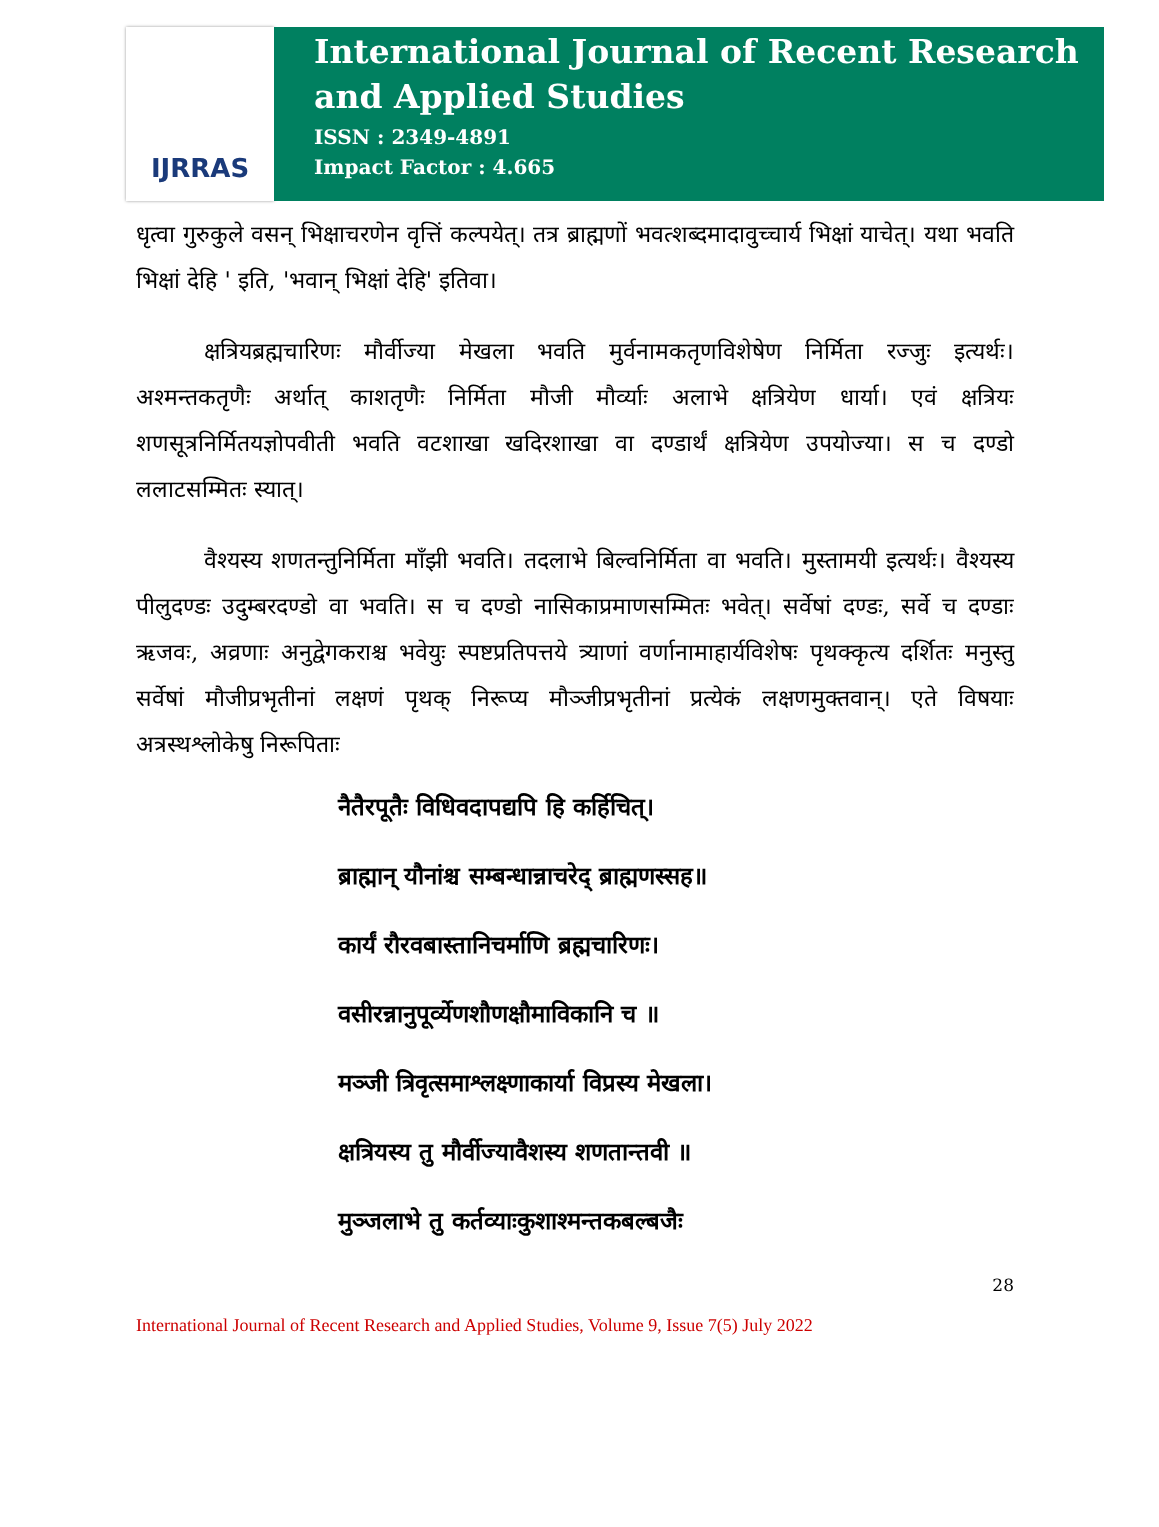IJRRAS
International Journal of Recent Research and Applied Studies
ISSN : 2349-4891
Impact Factor : 4.665
धृत्वा गुरुकुले वसन् भिक्षाचरणेन वृत्तिं कल्पयेत्। तत्र ब्राह्मणों भवत्शब्दमादावुच्चार्य भिक्षां याचेत्। यथा भवति भिक्षां देहि ' इति, 'भवान् भिक्षां देहि' इतिवा।
क्षत्रियब्रह्मचारिणः मौर्वीज्या मेखला भवति मुर्वनामकतृणविशेषेण निर्मिता रज्जुः इत्यर्थः। अश्मन्तकतृणैः अर्थात् काशतृणैः निर्मिता मौजी मौर्व्याः अलाभे क्षत्रियेण धार्या। एवं क्षत्रियः शणसूत्रनिर्मितयज्ञोपवीती भवति वटशाखा खदिरशाखा वा दण्डार्थं क्षत्रियेण उपयोज्या। स च दण्डो ललाटसम्मितः स्यात्।
वैश्यस्य शणतन्तुनिर्मिता माँझी भवति। तदलाभे बिल्वनिर्मिता वा भवति। मुस्तामयी इत्यर्थः। वैश्यस्य पीलुदण्डः उदुम्बरदण्डो वा भवति। स च दण्डो नासिकाप्रमाणसम्मितः भवेत्। सर्वेषां दण्डः, सर्वे च दण्डाः ऋजवः, अव्रणाः अनुद्वेगकराश्च भवेयुः स्पष्टप्रतिपत्तये त्र्याणां वर्णानामाहार्यविशेषः पृथक्कृत्य दर्शितः मनुस्तु सर्वेषां मौजीप्रभृतीनां लक्षणं पृथक् निरूप्य मौञ्जीप्रभृतीनां प्रत्येकं लक्षणमुक्तवान्। एते विषयाः अत्रस्थश्लोकेषु निरूपिताः
नैतैरपूतैः विधिवदापद्यपि हि कर्हिचित्।
ब्राह्मान् यौनांश्च सम्बन्धान्नाचरेद् ब्राह्मणस्सह॥
कार्यं रौरवबास्तानिचर्माणि ब्रह्मचारिणः।
वसीरन्नानुपूर्व्येणशौणक्षौमाविकानि च ॥
मञ्जी त्रिवृत्समाश्लक्ष्णाकार्या विप्रस्य मेखला।
क्षत्रियस्य तु मौर्वीज्यावैशस्य शणतान्तवी ॥
मुञ्जलाभे तु कर्तव्याःकुशाश्मन्तकबल्बजैः
28
International Journal of Recent Research and Applied Studies, Volume 9, Issue 7(5) July 2022